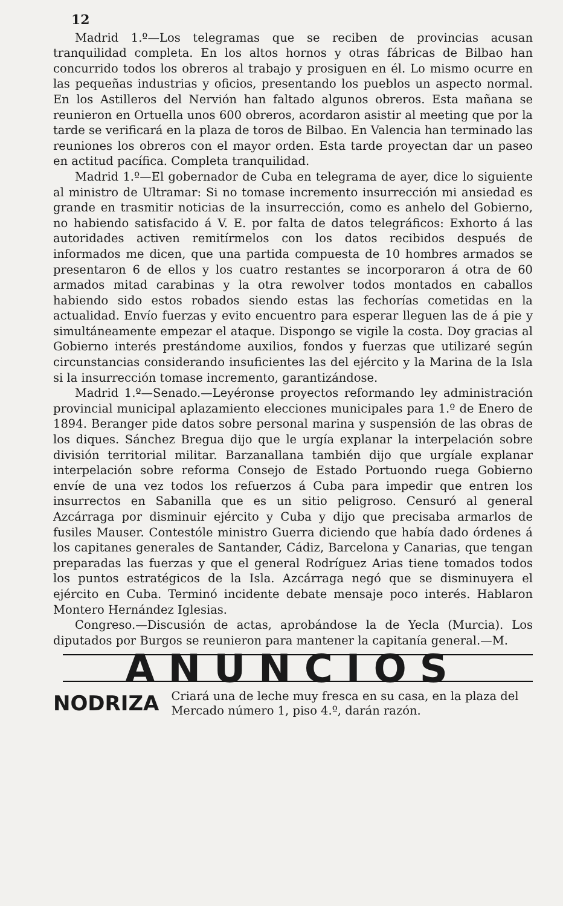12
Madrid 1.º—Los telegramas que se reciben de provincias acusan tranquilidad completa. En los altos hornos y otras fábricas de Bilbao han concurrido todos los obreros al trabajo y prosiguen en él. Lo mismo ocurre en las pequeñas industrias y oficios, presentando los pueblos un aspecto normal. En los Astilleros del Nervión han faltado algunos obreros. Esta mañana se reunieron en Ortuella unos 600 obreros, acordaron asistir al meeting que por la tarde se verificará en la plaza de toros de Bilbao. En Valencia han terminado las reuniones los obreros con el mayor orden. Esta tarde proyectan dar un paseo en actitud pacífica. Completa tranquilidad.
Madrid 1.º—El gobernador de Cuba en telegrama de ayer, dice lo siguiente al ministro de Ultramar: Si no tomase incremento insurrección mi ansiedad es grande en trasmitir noticias de la insurrección, como es anhelo del Gobierno, no habiendo satisfacido á V. E. por falta de datos telegráficos: Exhorto á las autoridades activen remitírmelos con los datos recibidos después de informados me dicen, que una partida compuesta de 10 hombres armados se presentaron 6 de ellos y los cuatro restantes se incorporaron á otra de 60 armados mitad carabinas y la otra rewolver todos montados en caballos habiendo sido estos robados siendo estas las fechorías cometidas en la actualidad. Envío fuerzas y evito encuentro para esperar lleguen las de á pie y simultáneamente empezar el ataque. Dispongo se vigile la costa. Doy gracias al Gobierno interés prestándome auxilios, fondos y fuerzas que utilizaré según circunstancias considerando insuficientes las del ejército y la Marina de la Isla si la insurrección tomase incremento, garantizándose.
Madrid 1.º—Senado.—Leyéronse proyectos reformando ley administración provincial municipal aplazamiento elecciones municipales para 1.º de Enero de 1894. Beranger pide datos sobre personal marina y suspensión de las obras de los diques. Sánchez Bregua dijo que le urgía explanar la interpelación sobre división territorial militar. Barzanallana también dijo que urgíale explanar interpelación sobre reforma Consejo de Estado Portuondo ruega Gobierno envíe de una vez todos los refuerzos á Cuba para impedir que entren los insurrectos en Sabanilla que es un sitio peligroso. Censuró al general Azcárraga por disminuir ejército y Cuba y dijo que precisaba armarlos de fusiles Mauser. Contestóle ministro Guerra diciendo que había dado órdenes á los capitanes generales de Santander, Cádiz, Barcelona y Canarias, que tengan preparadas las fuerzas y que el general Rodríguez Arias tiene tomados todos los puntos estratégicos de la Isla. Azcárraga negó que se disminuyera el ejército en Cuba. Terminó incidente debate mensaje poco interés. Hablaron Montero Hernández Iglesias.
Congreso.—Discusión de actas, aprobándose la de Yecla (Murcia). Los diputados por Burgos se reunieron para mantener la capitanía general.—M.
ANUNCIOS
NODRIZA
Criará una de leche muy fresca en su casa, en la plaza del Mercado número 1, piso 4.º, darán razón.